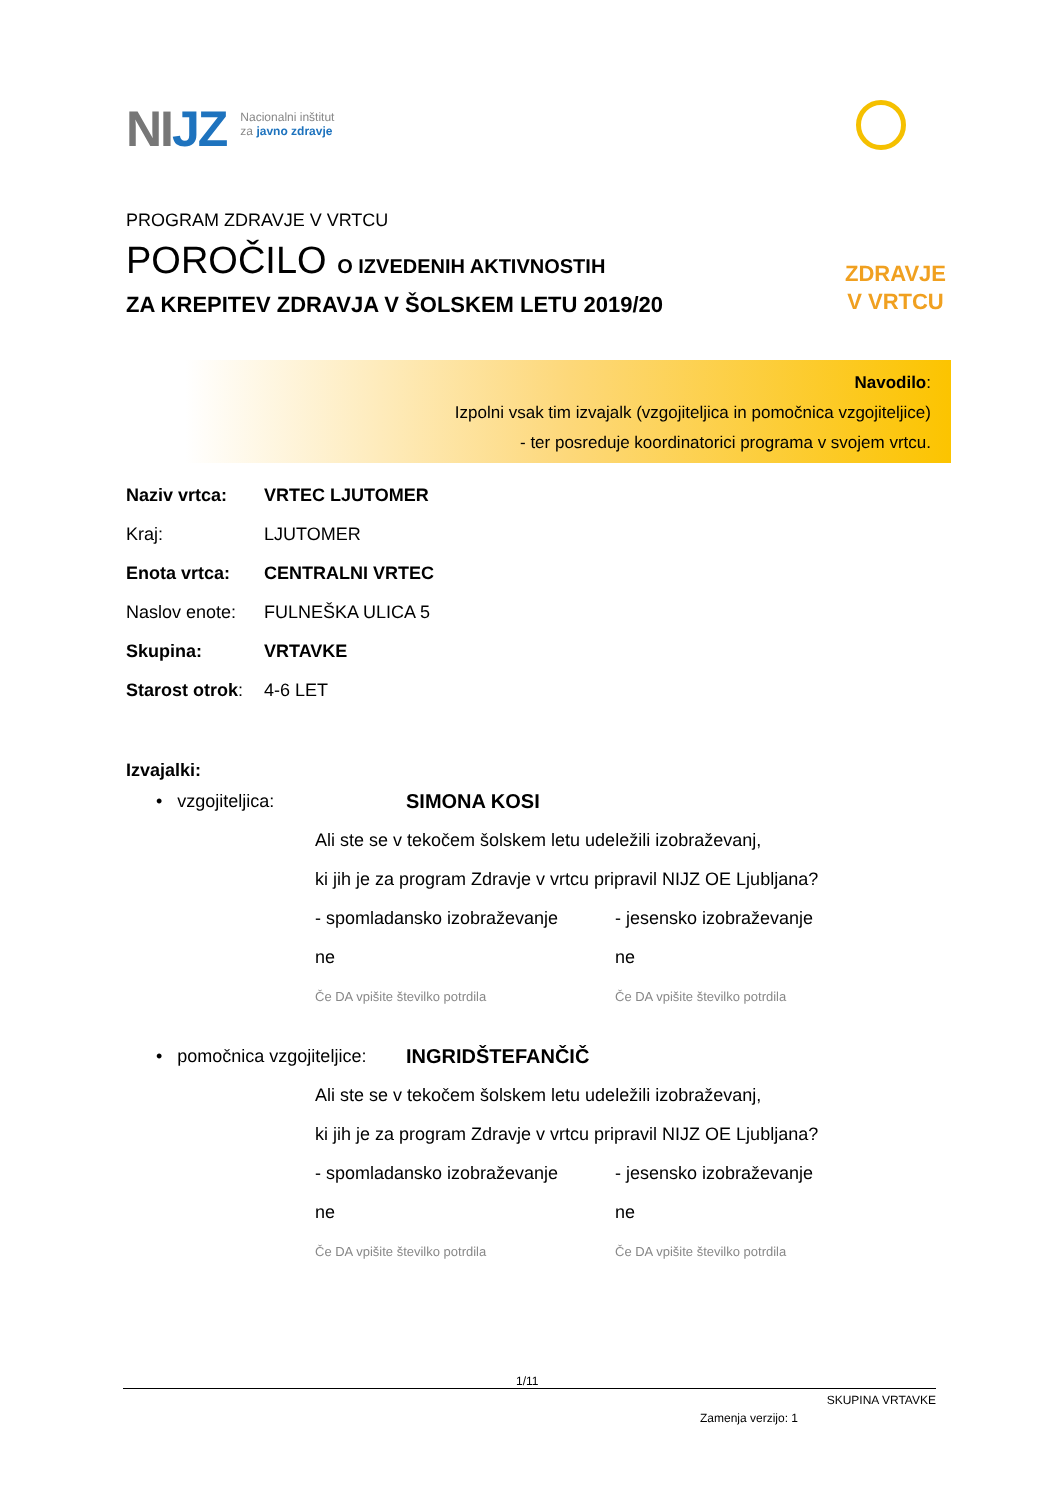NIJZ
Nacionalni inštitut
za javno zdravje
ZDRAVJE
V VRTCU
PROGRAM ZDRAVJE V VRTCU
POROČILO O IZVEDENIH AKTIVNOSTIH
ZA KREPITEV ZDRAVJA V ŠOLSKEM LETU 2019/20
Navodilo:
Izpolni vsak tim izvajalk (vzgojiteljica in pomočnica vzgojiteljice)
- ter posreduje koordinatorici programa v svojem vrtcu.
Naziv vrtca: VRTEC LJUTOMER
Kraj: LJUTOMER
Enota vrtca: CENTRALNI VRTEC
Naslov enote: FULNEŠKA ULICA 5
Skupina: VRTAVKE
Starost otrok: 4-6 LET
Izvajalki:
• vzgojiteljica: SIMONA KOSI
Ali ste se v tekočem šolskem letu udeležili izobraževanj,
ki jih je za program Zdravje v vrtcu pripravil NIJZ OE Ljubljana?
- spomladansko izobraževanje
- jesensko izobraževanje
ne ne
Če DA vpišite številko potrdila Če DA vpišite številko potrdila
• pomočnica vzgojiteljice: INGRIDŠTEFANČIČ
Ali ste se v tekočem šolskem letu udeležili izobraževanj,
ki jih je za program Zdravje v vrtcu pripravil NIJZ OE Ljubljana?
- spomladansko izobraževanje
- jesensko izobraževanje
ne ne
Če DA vpišite številko potrdila Če DA vpišite številko potrdila
1/11
SKUPINA VRTAVKE
Zamenja verzijo: 1